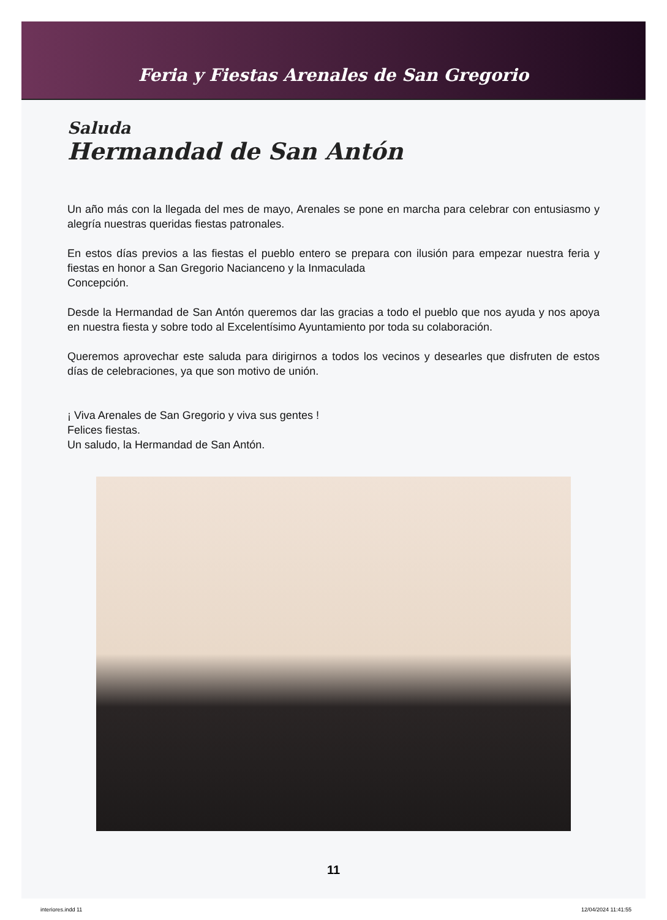Feria y Fiestas Arenales de San Gregorio
Saluda
Hermandad de San Antón
Un año más con la llegada del mes de mayo, Arenales se pone en marcha para celebrar con entusiasmo y alegría nuestras queridas fiestas patronales.
En estos días previos a las fiestas el pueblo entero se prepara con ilusión para empezar nuestra feria y fiestas en honor a San Gregorio Nacianceno y la Inmaculada
Concepción.
Desde la Hermandad de San Antón queremos dar las gracias a todo el pueblo que nos ayuda y nos apoya en nuestra fiesta y sobre todo al Excelentísimo Ayuntamiento por toda su colaboración.
Queremos aprovechar este saluda para dirigirnos a todos los vecinos y desearles que disfruten de estos días de celebraciones, ya que son motivo de unión.
¡ Viva Arenales de San Gregorio y viva sus gentes !
Felices fiestas.
Un saludo, la Hermandad de San Antón.
11
interiores.indd 11 12/04/2024 11:41:55